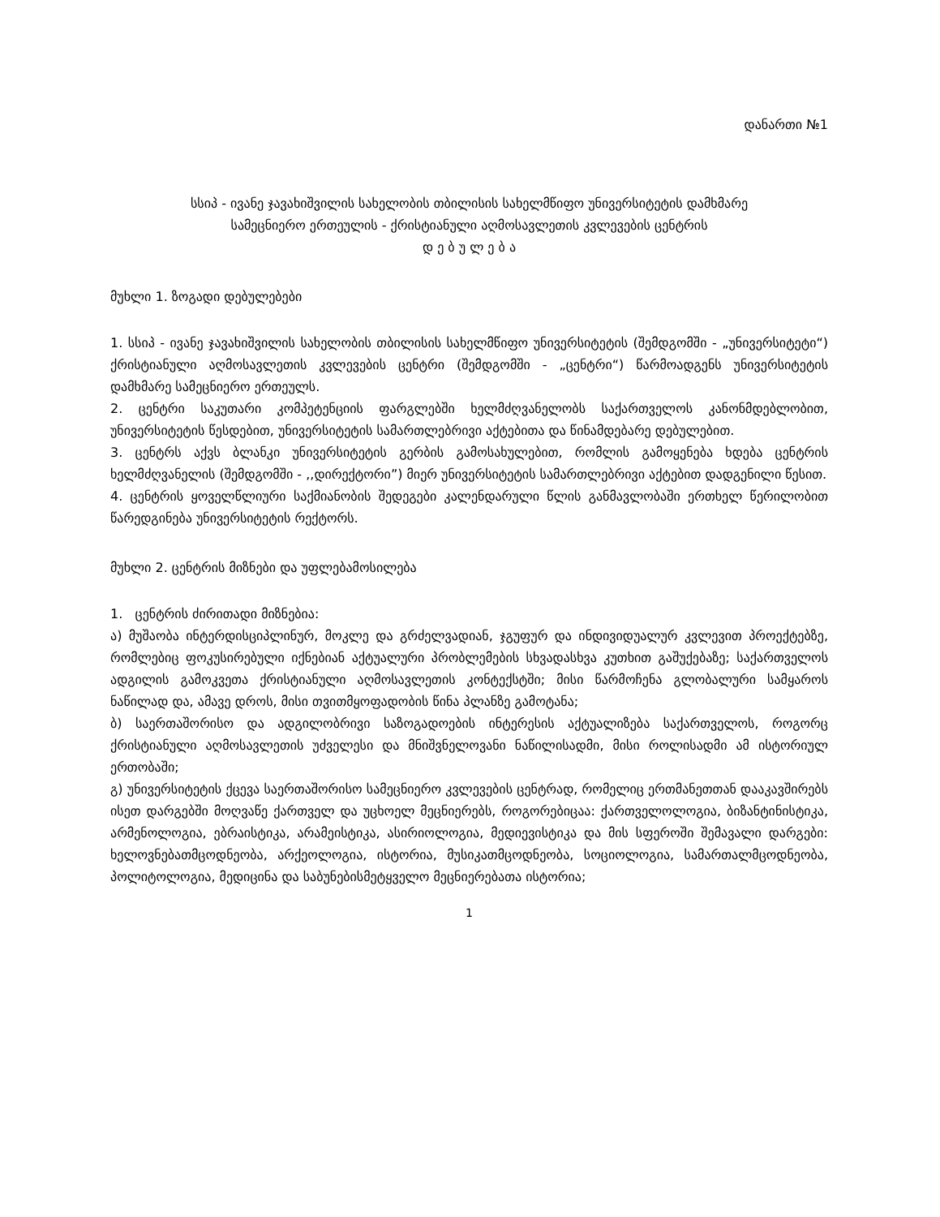დანართი №1
სსიპ - ივანე ჯავახიშვილის სახელობის თბილისის სახელმწიფო უნივერსიტეტის დამხმარე
სამეცნიერო ერთეულის - ქრისტიანული აღმოსავლეთის კვლევების ცენტრის
დ ე ბ უ ლ ე ბ ა
მუხლი 1. ზოგადი დებულებები
1. სსიპ - ივანე ჯავახიშვილის სახელობის თბილისის სახელმწიფო უნივერსიტეტის (შემდგომში - „უნივერსიტეტი“) ქრისტიანული აღმოსავლეთის კვლევების ცენტრი (შემდგომში - „ცენტრი“) წარმოადგენს უნივერსიტეტის დამხმარე სამეცნიერო ერთეულს.
2. ცენტრი საკუთარი კომპეტენციის ფარგლებში ხელმძღვანელობს საქართველოს კანონმდებლობით, უნივერსიტეტის წესდებით, უნივერსიტეტის სამართლებრივი აქტებითა და წინამდებარე დებულებით.
3. ცენტრს აქვს ბლანკი უნივერსიტეტის გერბის გამოსახულებით, რომლის გამოყენება ხდება ცენტრის ხელმძღვანელის (შემდგომში - ,,დირექტორი”) მიერ უნივერსიტეტის სამართლებრივი აქტებით დადგენილი წესით.
4. ცენტრის ყოველწლიური საქმიანობის შედეგები კალენდარული წლის განმავლობაში ერთხელ წერილობით წარედგინება უნივერსიტეტის რექტორს.
მუხლი 2. ცენტრის მიზნები და უფლებამოსილება
1. ცენტრის ძირითადი მიზნებია:
ა) მუშაობა ინტერდისციპლინურ, მოკლე და გრძელვადიან, ჯგუფურ და ინდივიდუალურ კვლევით პროექტებზე, რომლებიც ფოკუსირებული იქნებიან აქტუალური პრობლემების სხვადასხვა კუთხით გაშუქებაზე; საქართველოს ადგილის გამოკვეთა ქრისტიანული აღმოსავლეთის კონტექსტში; მისი წარმოჩენა გლობალური სამყაროს ნაწილად და, ამავე დროს, მისი თვითმყოფადობის წინა პლანზე გამოტანა;
ბ) საერთაშორისო და ადგილობრივი საზოგადოების ინტერესის აქტუალიზება საქართველოს, როგორც ქრისტიანული აღმოსავლეთის უძველესი და მნიშვნელოვანი ნაწილისადმი, მისი როლისადმი ამ ისტორიულ ერთობაში;
გ) უნივერსიტეტის ქცევა საერთაშორისო სამეცნიერო კვლევების ცენტრად, რომელიც ერთმანეთთან დააკავშირებს ისეთ დარგებში მოღვაწე ქართველ და უცხოელ მეცნიერებს, როგორებიცაა: ქართველოლოგია, ბიზანტინისტიკა, არმენოლოგია, ებრაისტიკა, არამეისტიკა, ასირიოლოგია, მედიევისტიკა და მის სფეროში შემავალი დარგები: ხელოვნებათმცოდნეობა, არქეოლოგია, ისტორია, მუსიკათმცოდნეობა, სოციოლოგია, სამართალმცოდნეობა, პოლიტოლოგია, მედიცინა და საბუნებისმეტყველო მეცნიერებათა ისტორია;
1